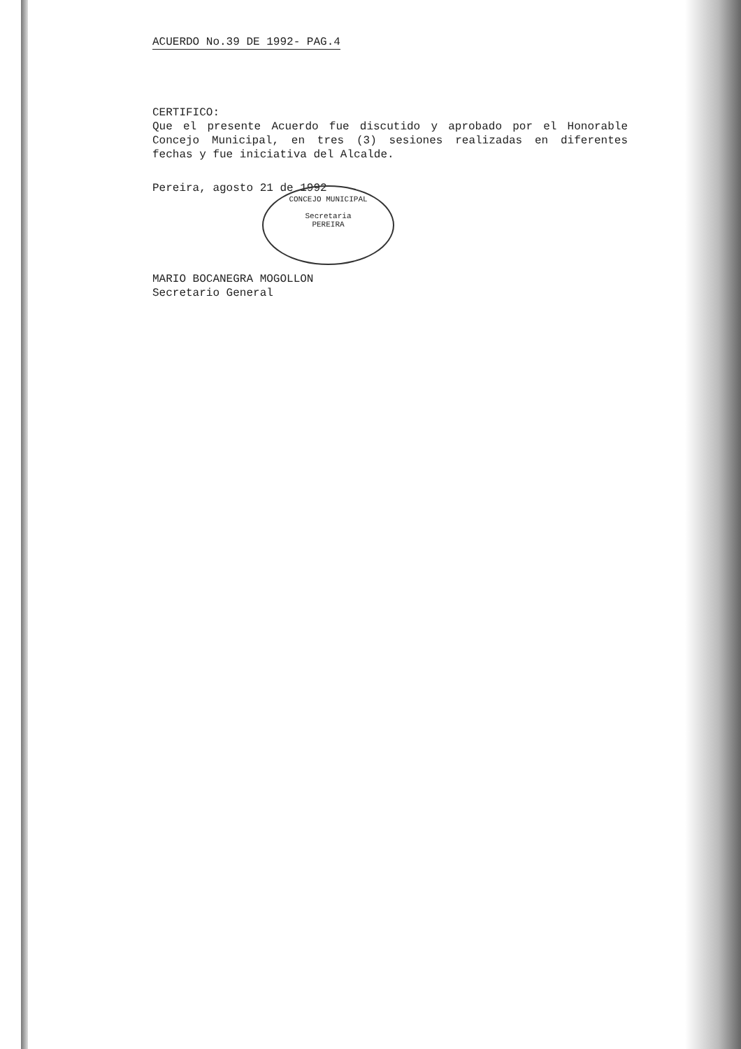ACUERDO No.39 DE 1992- PAG.4
CERTIFICO:
Que el presente Acuerdo fue discutido y aprobado por el Honorable Concejo Municipal, en tres (3) sesiones realizadas en diferentes fechas y fue iniciativa del Alcalde.
Pereira, agosto 21 de 1992
MARIO BOCANEGRA MOGOLLON
Secretario General
CONCEJO MUNICIPAL
Secretaria
PEREIRA